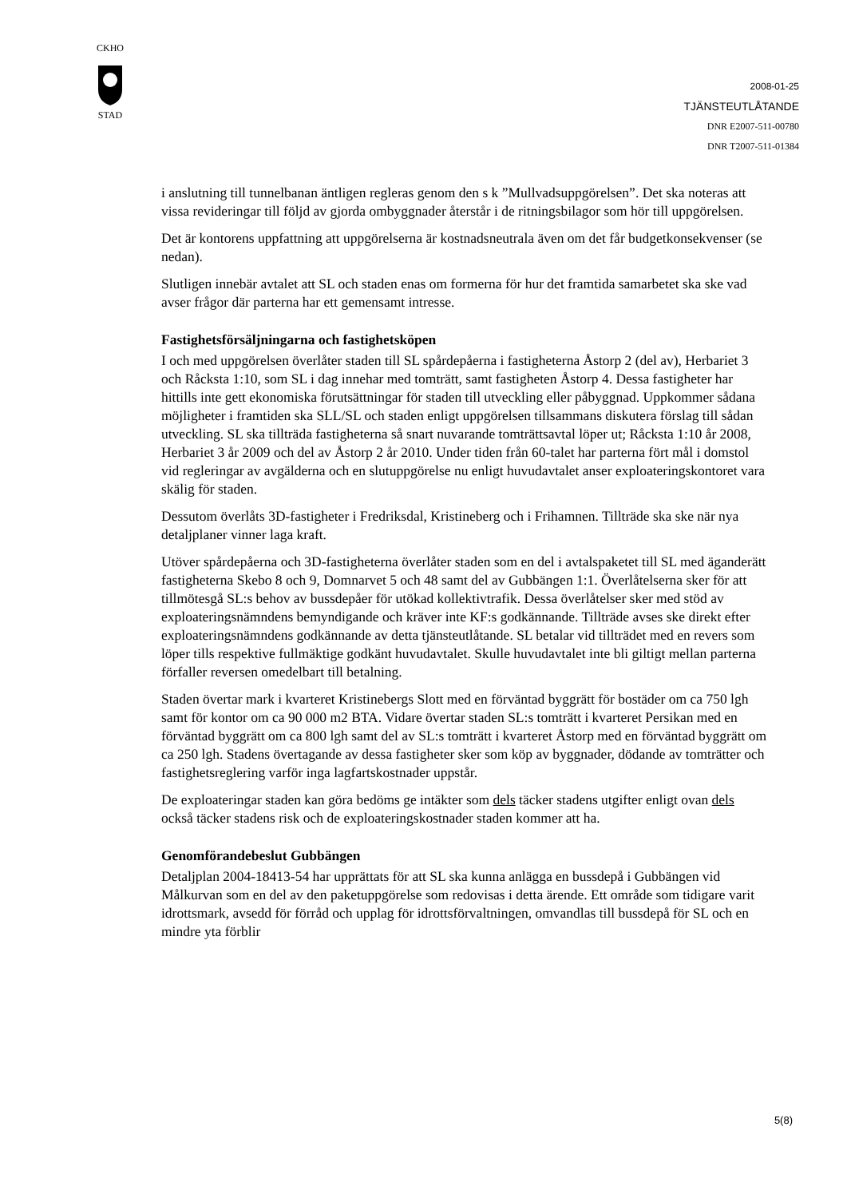CKHO
STAD
2008-01-25
TJÄNSTEUTLÅTANDE
DNR E2007-511-00780
DNR T2007-511-01384
i anslutning till tunnelbanan äntligen regleras genom den s k ”Mullvadsuppgörelsen”. Det ska noteras att vissa revideringar till följd av gjorda ombyggnader återstår i de ritningsbilagor som hör till uppgörelsen.
Det är kontorens uppfattning att uppgörelserna är kostnadsneutrala även om det får budgetkonsekvenser (se nedan).
Slutligen innebär avtalet att SL och staden enas om formerna för hur det framtida samarbetet ska ske vad avser frågor där parterna har ett gemensamt intresse.
Fastighetsförsäljningarna och fastighetsköpen
I och med uppgörelsen överlåter staden till SL spårdepåerna i fastigheterna Åstorp 2 (del av), Herbariet 3 och Råcksta 1:10, som SL i dag innehar med tomträtt, samt fastigheten Åstorp 4. Dessa fastigheter har hittills inte gett ekonomiska förutsättningar för staden till utveckling eller påbyggnad. Uppkommer sådana möjligheter i framtiden ska SLL/SL och staden enligt uppgörelsen tillsammans diskutera förslag till sådan utveckling. SL ska tillträda fastigheterna så snart nuvarande tomträttsavtal löper ut; Råcksta 1:10 år 2008, Herbariet 3 år 2009 och del av Åstorp 2 år 2010. Under tiden från 60-talet har parterna fört mål i domstol vid regleringar av avgälderna och en slutuppgörelse nu enligt huvudavtalet anser exploateringskontoret vara skälig för staden.
Dessutom överlåts 3D-fastigheter i Fredriksdal, Kristineberg och i Frihamnen. Tillträde ska ske när nya detaljplaner vinner laga kraft.
Utöver spårdepåerna och 3D-fastigheterna överlåter staden som en del i avtalspaketet till SL med äganderätt fastigheterna Skebo 8 och 9, Domnarvet 5 och 48 samt del av Gubbängen 1:1. Överlåtelserna sker för att tillmötesgå SL:s behov av bussdepåer för utökad kollektivtrafik. Dessa överlåtelser sker med stöd av exploateringsnämndens bemyndigande och kräver inte KF:s godkännande. Tillträde avses ske direkt efter exploateringsnämndens godkännande av detta tjänsteutlåtande. SL betalar vid tillträdet med en revers som löper tills respektive fullmäktige godkänt huvudavtalet. Skulle huvudavtalet inte bli giltigt mellan parterna förfaller reversen omedelbart till betalning.
Staden övertar mark i kvarteret Kristinebergs Slott med en förväntad byggrätt för bostäder om ca 750 lgh samt för kontor om ca 90 000 m2 BTA. Vidare övertar staden SL:s tomträtt i kvarteret Persikan med en förväntad byggrätt om ca 800 lgh samt del av SL:s tomträtt i kvarteret Åstorp med en förväntad byggrätt om ca 250 lgh. Stadens övertagande av dessa fastigheter sker som köp av byggnader, dödande av tomträtter och fastighetsreglering varför inga lagfartskostnader uppstår.
De exploateringar staden kan göra bedöms ge intäkter som dels täcker stadens utgifter enligt ovan dels också täcker stadens risk och de exploateringskostnader staden kommer att ha.
Genomförandebeslut Gubbängen
Detaljplan 2004-18413-54 har upprättats för att SL ska kunna anlägga en bussdepå i Gubbängen vid Målkurvan som en del av den paketuppgörelse som redovisas i detta ärende. Ett område som tidigare varit idrottsmark, avsedd för förråd och upplag för idrottsförvaltningen, omvandlas till bussdepå för SL och en mindre yta förblir
5(8)